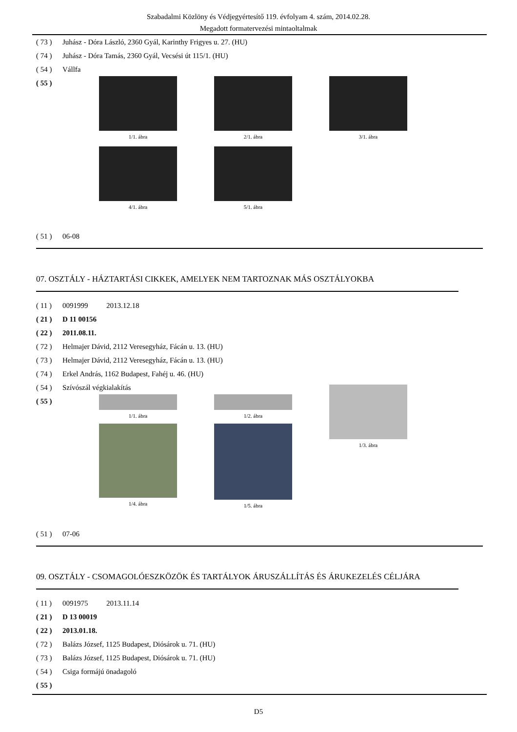Szabadalmi Közlöny és Védjegyértesítő 119. évfolyam 4. szám, 2014.02.28.
Megadott formatervezési mintaoltalmak
( 73 ) Juhász - Dóra László, 2360 Gyál, Karinthy Frigyes u. 27. (HU)
( 74 ) Juhász - Dóra Tamás, 2360 Gyál, Vecsési út 115/1. (HU)
( 54 ) Vállfa
( 55 )
1/1. ábra 2/1. ábra 3/1. ábra
4/1. ábra 5/1. ábra
( 51 ) 06-08
07. OSZTÁLY - HÁZTARTÁSI CIKKEK, AMELYEK NEM TARTOZNAK MÁS OSZTÁLYOKBA
( 11 ) 0091999 2013.12.18
( 21 ) D 11 00156
( 22 ) 2011.08.11.
( 72 ) Helmajer Dávid, 2112 Veresegyház, Fácán u. 13. (HU)
( 73 ) Helmajer Dávid, 2112 Veresegyház, Fácán u. 13. (HU)
( 74 ) Erkel András, 1162 Budapest, Fahéj u. 46. (HU)
( 54 ) Szívószál végkialakítás
( 55 )
1/1. ábra 1/2. ábra
1/4. ábra 1/5. ábra
1/3. ábra
( 51 ) 07-06
09. OSZTÁLY - CSOMAGOLÓESZKÖZÖK ÉS TARTÁLYOK ÁRUSZÁLLÍTÁS ÉS ÁRUKEZELÉS CÉLJÁRA
( 11 ) 0091975 2013.11.14
( 21 ) D 13 00019
( 22 ) 2013.01.18.
( 72 ) Balázs József, 1125 Budapest, Diósárok u. 71. (HU)
( 73 ) Balázs József, 1125 Budapest, Diósárok u. 71. (HU)
( 54 ) Csiga formájú önadagoló
( 55 )
D5